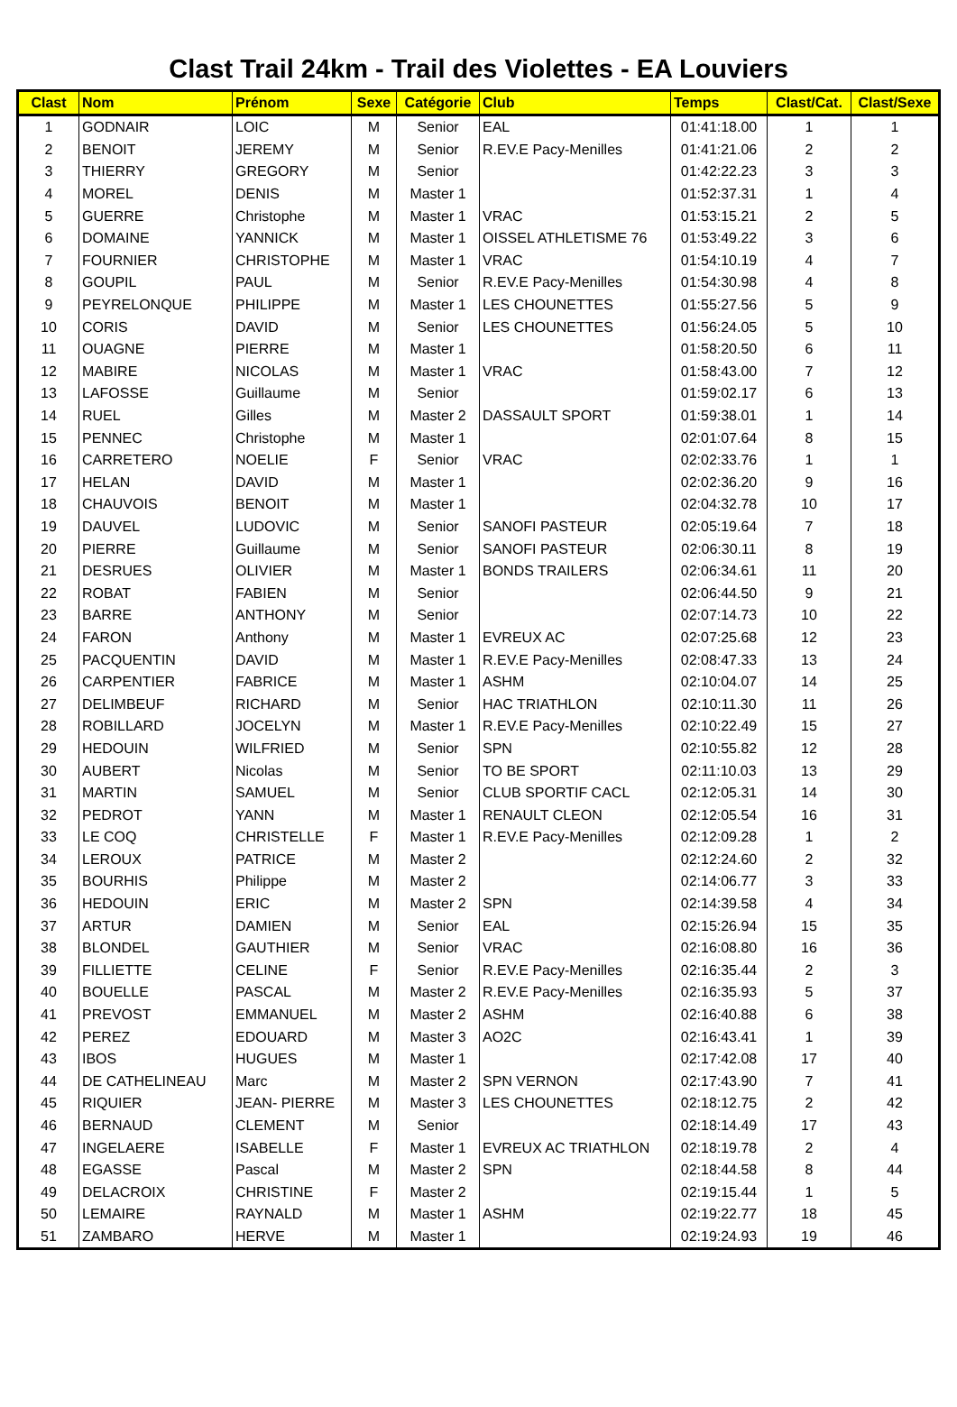Clast Trail 24km - Trail des Violettes - EA Louviers
| Clast | Nom | Prénom | Sexe | Catégorie | Club | Temps | Clast/Cat. | Clast/Sexe |
| --- | --- | --- | --- | --- | --- | --- | --- | --- |
| 1 | GODNAIR | LOIC | M | Senior | EAL | 01:41:18.00 | 1 | 1 |
| 2 | BENOIT | JEREMY | M | Senior | R.EV.E Pacy-Menilles | 01:41:21.06 | 2 | 2 |
| 3 | THIERRY | GREGORY | M | Senior | | 01:42:22.23 | 3 | 3 |
| 4 | MOREL | DENIS | M | Master 1 | | 01:52:37.31 | 1 | 4 |
| 5 | GUERRE | Christophe | M | Master 1 | VRAC | 01:53:15.21 | 2 | 5 |
| 6 | DOMAINE | YANNICK | M | Master 1 | OISSEL ATHLETISME 76 | 01:53:49.22 | 3 | 6 |
| 7 | FOURNIER | CHRISTOPHE | M | Master 1 | VRAC | 01:54:10.19 | 4 | 7 |
| 8 | GOUPIL | PAUL | M | Senior | R.EV.E Pacy-Menilles | 01:54:30.98 | 4 | 8 |
| 9 | PEYRELONQUE | PHILIPPE | M | Master 1 | LES CHOUNETTES | 01:55:27.56 | 5 | 9 |
| 10 | CORIS | DAVID | M | Senior | LES CHOUNETTES | 01:56:24.05 | 5 | 10 |
| 11 | OUAGNE | PIERRE | M | Master 1 | | 01:58:20.50 | 6 | 11 |
| 12 | MABIRE | NICOLAS | M | Master 1 | VRAC | 01:58:43.00 | 7 | 12 |
| 13 | LAFOSSE | Guillaume | M | Senior | | 01:59:02.17 | 6 | 13 |
| 14 | RUEL | Gilles | M | Master 2 | DASSAULT SPORT | 01:59:38.01 | 1 | 14 |
| 15 | PENNEC | Christophe | M | Master 1 | | 02:01:07.64 | 8 | 15 |
| 16 | CARRETERO | NOELIE | F | Senior | VRAC | 02:02:33.76 | 1 | 1 |
| 17 | HELAN | DAVID | M | Master 1 | | 02:02:36.20 | 9 | 16 |
| 18 | CHAUVOIS | BENOIT | M | Master 1 | | 02:04:32.78 | 10 | 17 |
| 19 | DAUVEL | LUDOVIC | M | Senior | SANOFI PASTEUR | 02:05:19.64 | 7 | 18 |
| 20 | PIERRE | Guillaume | M | Senior | SANOFI PASTEUR | 02:06:30.11 | 8 | 19 |
| 21 | DESRUES | OLIVIER | M | Master 1 | BONDS TRAILERS | 02:06:34.61 | 11 | 20 |
| 22 | ROBAT | FABIEN | M | Senior | | 02:06:44.50 | 9 | 21 |
| 23 | BARRE | ANTHONY | M | Senior | | 02:07:14.73 | 10 | 22 |
| 24 | FARON | Anthony | M | Master 1 | EVREUX AC | 02:07:25.68 | 12 | 23 |
| 25 | PACQUENTIN | DAVID | M | Master 1 | R.EV.E Pacy-Menilles | 02:08:47.33 | 13 | 24 |
| 26 | CARPENTIER | FABRICE | M | Master 1 | ASHM | 02:10:04.07 | 14 | 25 |
| 27 | DELIMBEUF | RICHARD | M | Senior | HAC TRIATHLON | 02:10:11.30 | 11 | 26 |
| 28 | ROBILLARD | JOCELYN | M | Master 1 | R.EV.E Pacy-Menilles | 02:10:22.49 | 15 | 27 |
| 29 | HEDOUIN | WILFRIED | M | Senior | SPN | 02:10:55.82 | 12 | 28 |
| 30 | AUBERT | Nicolas | M | Senior | TO BE SPORT | 02:11:10.03 | 13 | 29 |
| 31 | MARTIN | SAMUEL | M | Senior | CLUB SPORTIF CACL | 02:12:05.31 | 14 | 30 |
| 32 | PEDROT | YANN | M | Master 1 | RENAULT CLEON | 02:12:05.54 | 16 | 31 |
| 33 | LE COQ | CHRISTELLE | F | Master 1 | R.EV.E Pacy-Menilles | 02:12:09.28 | 1 | 2 |
| 34 | LEROUX | PATRICE | M | Master 2 | | 02:12:24.60 | 2 | 32 |
| 35 | BOURHIS | Philippe | M | Master 2 | | 02:14:06.77 | 3 | 33 |
| 36 | HEDOUIN | ERIC | M | Master 2 | SPN | 02:14:39.58 | 4 | 34 |
| 37 | ARTUR | DAMIEN | M | Senior | EAL | 02:15:26.94 | 15 | 35 |
| 38 | BLONDEL | GAUTHIER | M | Senior | VRAC | 02:16:08.80 | 16 | 36 |
| 39 | FILLIETTE | CELINE | F | Senior | R.EV.E Pacy-Menilles | 02:16:35.44 | 2 | 3 |
| 40 | BOUELLE | PASCAL | M | Master 2 | R.EV.E Pacy-Menilles | 02:16:35.93 | 5 | 37 |
| 41 | PREVOST | EMMANUEL | M | Master 2 | ASHM | 02:16:40.88 | 6 | 38 |
| 42 | PEREZ | EDOUARD | M | Master 3 | AO2C | 02:16:43.41 | 1 | 39 |
| 43 | IBOS | HUGUES | M | Master 1 | | 02:17:42.08 | 17 | 40 |
| 44 | DE CATHELINEAU | Marc | M | Master 2 | SPN VERNON | 02:17:43.90 | 7 | 41 |
| 45 | RIQUIER | JEAN- PIERRE | M | Master 3 | LES CHOUNETTES | 02:18:12.75 | 2 | 42 |
| 46 | BERNAUD | CLEMENT | M | Senior | | 02:18:14.49 | 17 | 43 |
| 47 | INGELAERE | ISABELLE | F | Master 1 | EVREUX AC TRIATHLON | 02:18:19.78 | 2 | 4 |
| 48 | EGASSE | Pascal | M | Master 2 | SPN | 02:18:44.58 | 8 | 44 |
| 49 | DELACROIX | CHRISTINE | F | Master 2 | | 02:19:15.44 | 1 | 5 |
| 50 | LEMAIRE | RAYNALD | M | Master 1 | ASHM | 02:19:22.77 | 18 | 45 |
| 51 | ZAMBARO | HERVE | M | Master 1 | | 02:19:24.93 | 19 | 46 |